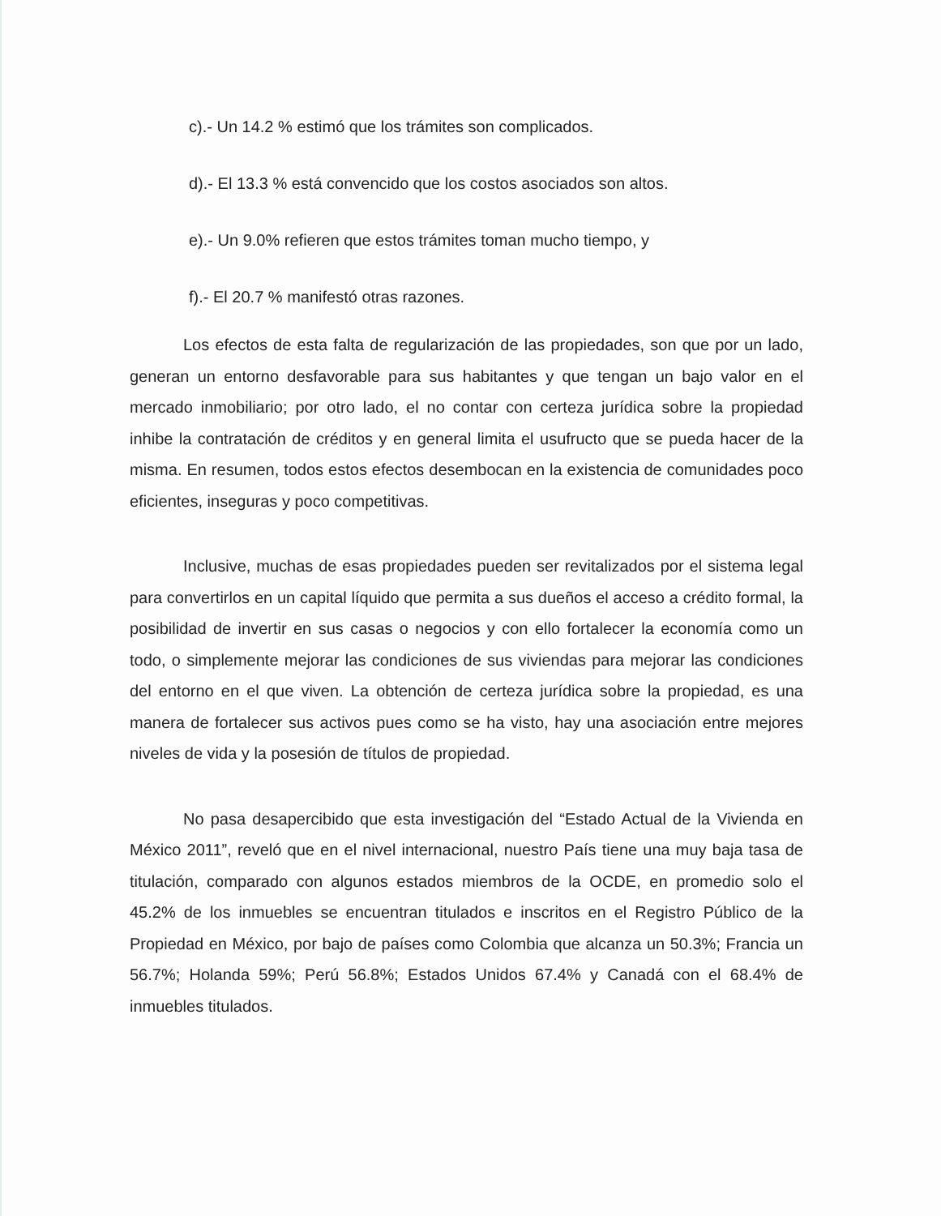c).- Un 14.2 % estimó que los trámites son complicados.
d).- El 13.3 % está convencido que los costos asociados son altos.
e).- Un 9.0% refieren que estos trámites toman mucho tiempo, y
f).- El 20.7 % manifestó otras razones.
Los efectos de esta falta de regularización de las propiedades, son que por un lado, generan un entorno desfavorable para sus habitantes y que tengan un bajo valor en el mercado inmobiliario; por otro lado, el no contar con certeza jurídica sobre la propiedad inhibe la contratación de créditos y en general limita el usufructo que se pueda hacer de la misma. En resumen, todos estos efectos desembocan en la existencia de comunidades poco eficientes, inseguras y poco competitivas.
Inclusive, muchas de esas propiedades pueden ser revitalizados por el sistema legal para convertirlos en un capital líquido que permita a sus dueños el acceso a crédito formal, la posibilidad de invertir en sus casas o negocios y con ello fortalecer la economía como un todo, o simplemente mejorar las condiciones de sus viviendas para mejorar las condiciones del entorno en el que viven. La obtención de certeza jurídica sobre la propiedad, es una manera de fortalecer sus activos pues como se ha visto, hay una asociación entre mejores niveles de vida y la posesión de títulos de propiedad.
No pasa desapercibido que esta investigación del “Estado Actual de la Vivienda en México 2011”, reveló que en el nivel internacional, nuestro País tiene una muy baja tasa de titulación, comparado con algunos estados miembros de la OCDE, en promedio solo el 45.2% de los inmuebles se encuentran titulados e inscritos en el Registro Público de la Propiedad en México, por bajo de países como Colombia que alcanza un 50.3%; Francia un 56.7%; Holanda 59%; Perú 56.8%; Estados Unidos 67.4% y Canadá con el 68.4% de inmuebles titulados.